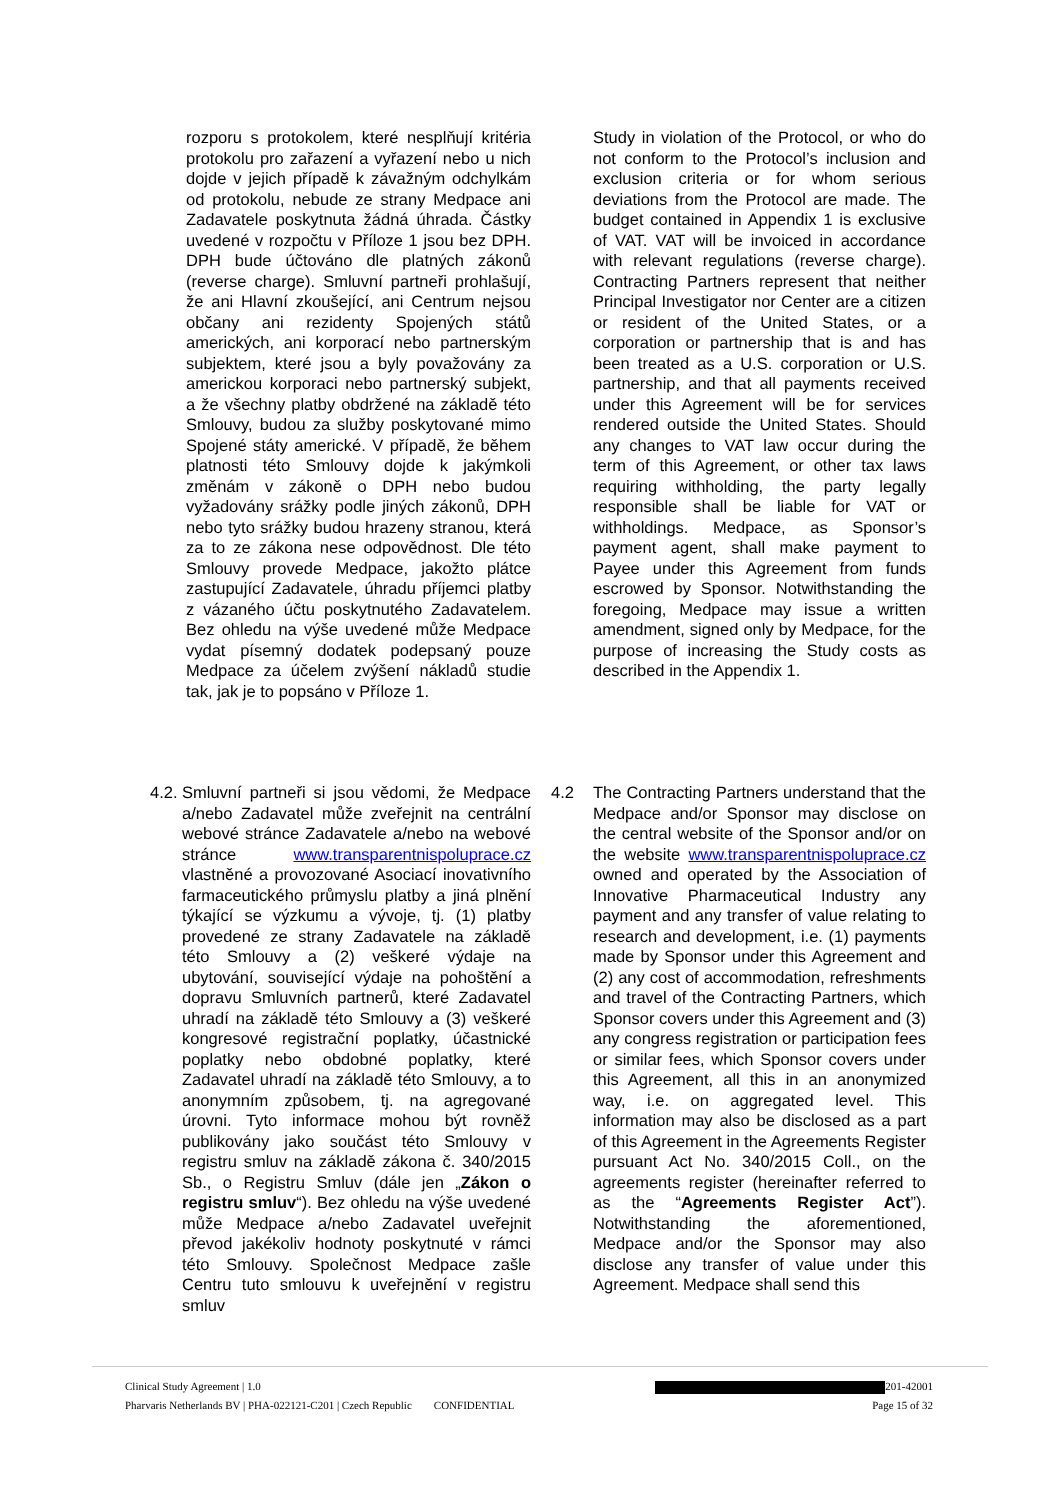rozporu s protokolem, které nesplňují kritéria protokolu pro zařazení a vyřazení nebo u nich dojde v jejich případě k závažným odchylkám od protokolu, nebude ze strany Medpace ani Zadavatele poskytnuta žádná úhrada. Částky uvedené v rozpočtu v Příloze 1 jsou bez DPH. DPH bude účtováno dle platných zákonů (reverse charge). Smluvní partneři prohlašují, že ani Hlavní zkoušející, ani Centrum nejsou občany ani rezidenty Spojených států amerických, ani korporací nebo partnerským subjektem, které jsou a byly považovány za americkou korporaci nebo partnerský subjekt, a že všechny platby obdržené na základě této Smlouvy, budou za služby poskytované mimo Spojené státy americké. V případě, že během platnosti této Smlouvy dojde k jakýmkoli změnám v zákoně o DPH nebo budou vyžadovány srážky podle jiných zákonů, DPH nebo tyto srážky budou hrazeny stranou, která za to ze zákona nese odpovědnost. Dle této Smlouvy provede Medpace, jakožto plátce zastupující Zadavatele, úhradu příjemci platby z vázaného účtu poskytnutého Zadavatelem. Bez ohledu na výše uvedené může Medpace vydat písemný dodatek podepsaný pouze Medpace za účelem zvýšení nákladů studie tak, jak je to popsáno v Příloze 1.
Study in violation of the Protocol, or who do not conform to the Protocol’s inclusion and exclusion criteria or for whom serious deviations from the Protocol are made. The budget contained in Appendix 1 is exclusive of VAT. VAT will be invoiced in accordance with relevant regulations (reverse charge). Contracting Partners represent that neither Principal Investigator nor Center are a citizen or resident of the United States, or a corporation or partnership that is and has been treated as a U.S. corporation or U.S. partnership, and that all payments received under this Agreement will be for services rendered outside the United States. Should any changes to VAT law occur during the term of this Agreement, or other tax laws requiring withholding, the party legally responsible shall be liable for VAT or withholdings. Medpace, as Sponsor’s payment agent, shall make payment to Payee under this Agreement from funds escrowed by Sponsor. Notwithstanding the foregoing, Medpace may issue a written amendment, signed only by Medpace, for the purpose of increasing the Study costs as described in the Appendix 1.
4.2.
Smluvní partneři si jsou vědomi, že Medpace a/nebo Zadavatel může zveřejnit na centrální webové stránce Zadavatele a/nebo na webové stránce www.transparentnispoluprace.cz vlastněné a provozované Asociací inovativního farmaceutického průmyslu platby a jiná plnění týkající se výzkumu a vývoje, tj. (1) platby provedené ze strany Zadavatele na základě této Smlouvy a (2) veškeré výdaje na ubytování, související výdaje na pohoštění a dopravu Smluvních partnerů, které Zadavatel uhradí na základě této Smlouvy a (3) veškeré kongresové registrační poplatky, účastnické poplatky nebo obdobné poplatky, které Zadavatel uhradí na základě této Smlouvy, a to anonymním způsobem, tj. na agregované úrovni. Tyto informace mohou být rovněž publikovány jako součást této Smlouvy v registru smluv na základě zákona č. 340/2015 Sb., o Registru Smluv (dále jen „Zákon o registru smluv“). Bez ohledu na výše uvedené může Medpace a/nebo Zadavatel uveřejnit převod jakékoliv hodnoty poskytnuté v rámci této Smlouvy. Společnost Medpace zašle Centru tuto smlouvu k uveřejnění v registru smluv
4.2 The Contracting Partners understand that the Medpace and/or Sponsor may disclose on the central website of the Sponsor and/or on the website www.transparentnispoluprace.cz owned and operated by the Association of Innovative Pharmaceutical Industry any payment and any transfer of value relating to research and development, i.e. (1) payments made by Sponsor under this Agreement and (2) any cost of accommodation, refreshments and travel of the Contracting Partners, which Sponsor covers under this Agreement and (3) any congress registration or participation fees or similar fees, which Sponsor covers under this Agreement, all this in an anonymized way, i.e. on aggregated level. This information may also be disclosed as a part of this Agreement in the Agreements Register pursuant Act No. 340/2015 Coll., on the agreements register (hereinafter referred to as the “Agreements Register Act”). Notwithstanding the aforementioned, Medpace and/or the Sponsor may also disclose any transfer of value under this Agreement. Medpace shall send this
Clinical Study Agreement | 1.0 201-42001
Pharvaris Netherlands BV | PHA-022121-C201 | Czech Republic CONFIDENTIAL Page 15 of 32